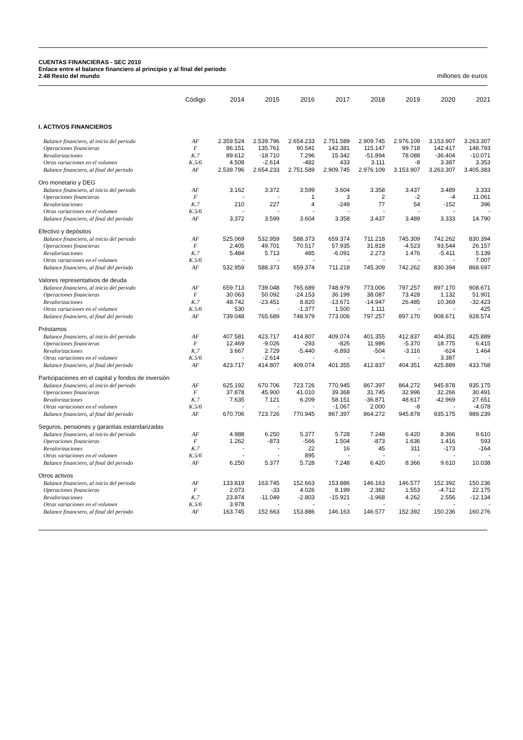CUENTAS FINANCIERAS - SEC 2010
Enlace entre el balance financiero al principio y al final del período
2.48 Resto del mundo millones de euros
| | Código | 2014 | 2015 | 2016 | 2017 | 2018 | 2019 | 2020 | 2021 |
| --- | --- | --- | --- | --- | --- | --- | --- | --- | --- |
| I. ACTIVOS FINANCIEROS | | | | | | | | | |
| Balance financiero, al inicio del periodo | AF | 2.359.524 | 2.539.796 | 2.654.233 | 2.751.589 | 2.909.745 | 2.976.109 | 3.153.907 | 3.263.307 |
| Operaciones financieras | F | 86.151 | 135.761 | 90.541 | 142.381 | 115.147 | 99.718 | 142.417 | 148.793 |
| Revalorizaciones | K.7 | 89.612 | -18.710 | 7.296 | 15.342 | -51.894 | 78.088 | -36.404 | -10.071 |
| Otras variaciones en el volumen | K.5/6 | 4.508 | -2.614 | -482 | 433 | 3.111 | -8 | 3.387 | 3.353 |
| Balance financiero, al final del periodo | AF | 2.539.796 | 2.654.233 | 2.751.589 | 2.909.745 | 2.976.109 | 3.153.907 | 3.263.307 | 3.405.383 |
| Oro monetario y DEG | | | | | | | | | |
| Balance financiero, al inicio del periodo | AF | 3.162 | 3.372 | 3.599 | 3.604 | 3.358 | 3.437 | 3.489 | 3.333 |
| Operaciones financieras | F | - | - | 1 | 3 | 2 | -2 | -4 | 11.061 |
| Revalorizaciones | K.7 | 210 | 227 | 4 | -249 | 77 | 54 | -152 | 396 |
| Otras variaciones en el volumen | K.5/6 | - | - | - | - | - | - | - | - |
| Balance financiero, al final del periodo | AF | 3.372 | 3.599 | 3.604 | 3.358 | 3.437 | 3.489 | 3.333 | 14.790 |
| Efectivo y depósitos | | | | | | | | | |
| Balance financiero, al inicio del periodo | AF | 525.069 | 532.959 | 588.373 | 659.374 | 711.218 | 745.309 | 742.262 | 830.394 |
| Operaciones financieras | F | 2.405 | 49.701 | 70.517 | 57.935 | 31.818 | -4.523 | 93.544 | 26.157 |
| Revalorizaciones | K.7 | 5.484 | 5.713 | 485 | -6.091 | 2.273 | 1.476 | -5.411 | 5.139 |
| Otras variaciones en el volumen | K.5/6 | - | - | - | - | - | - | - | 7.007 |
| Balance financiero, al final del periodo | AF | 532.959 | 588.373 | 659.374 | 711.218 | 745.309 | 742.262 | 830.394 | 868.697 |
| Valores representativos de deuda | | | | | | | | | |
| Balance financiero, al inicio del periodo | AF | 659.713 | 739.048 | 765.689 | 748.979 | 773.006 | 797.257 | 897.170 | 908.671 |
| Operaciones financieras | F | 30.063 | 50.092 | -24.153 | 36.199 | 38.087 | 73.428 | 1.132 | 51.901 |
| Revalorizaciones | K.7 | 48.742 | -23.451 | 8.820 | -13.671 | -14.947 | 26.485 | 10.369 | -32.423 |
| Otras variaciones en el volumen | K.5/6 | 530 | - | -1.377 | 1.500 | 1.111 | - | - | 425 |
| Balance financiero, al final del periodo | AF | 739.048 | 765.689 | 748.979 | 773.006 | 797.257 | 897.170 | 908.671 | 928.574 |
| Préstamos | | | | | | | | | |
| Balance financiero, al inicio del periodo | AF | 407.581 | 423.717 | 414.807 | 409.074 | 401.355 | 412.837 | 404.351 | 425.889 |
| Operaciones financieras | F | 12.469 | -9.026 | -293 | -826 | 11.986 | -5.370 | 18.775 | 6.415 |
| Revalorizaciones | K.7 | 3.667 | 2.729 | -5.440 | -6.893 | -504 | -3.116 | -624 | 1.464 |
| Otras variaciones en el volumen | K.5/6 | - | -2.614 | - | - | - | - | 3.387 | - |
| Balance financiero, al final del periodo | AF | 423.717 | 414.807 | 409.074 | 401.355 | 412.837 | 404.351 | 425.889 | 433.768 |
| Participaciones en el capital y fondos de inversión | | | | | | | | | |
| Balance financiero, al inicio del periodo | AF | 625.192 | 670.706 | 723.726 | 770.945 | 867.397 | 864.272 | 945.878 | 935.175 |
| Operaciones financieras | F | 37.878 | 45.900 | 41.010 | 39.368 | 31.745 | 32.996 | 32.266 | 30.491 |
| Revalorizaciones | K.7 | 7.635 | 7.121 | 6.209 | 58.151 | -36.871 | 48.617 | -42.969 | 27.651 |
| Otras variaciones en el volumen | K.5/6 | - | - | - | -1.067 | 2.000 | -8 | - | -4.078 |
| Balance financiero, al final del periodo | AF | 670.706 | 723.726 | 770.945 | 867.397 | 864.272 | 945.878 | 935.175 | 989.239 |
| Seguros, pensiones y garantías estandarizadas | | | | | | | | | |
| Balance financiero, al inicio del periodo | AF | 4.988 | 6.250 | 5.377 | 5.728 | 7.248 | 6.420 | 8.366 | 9.610 |
| Operaciones financieras | F | 1.262 | -873 | -566 | 1.504 | -873 | 1.636 | 1.416 | 593 |
| Revalorizaciones | K.7 | - | - | 22 | 16 | 45 | 311 | -173 | -164 |
| Otras variaciones en el volumen | K.5/6 | - | - | 895 | - | - | - | - | - |
| Balance financiero, al final del periodo | AF | 6.250 | 5.377 | 5.728 | 7.248 | 6.420 | 8.366 | 9.610 | 10.038 |
| Otros activos | | | | | | | | | |
| Balance financiero, al inicio del periodo | AF | 133.819 | 163.745 | 152.663 | 153.886 | 146.163 | 146.577 | 152.392 | 150.236 |
| Operaciones financieras | F | 2.073 | -33 | 4.026 | 8.199 | 2.382 | 1.553 | -4.712 | 22.175 |
| Revalorizaciones | K.7 | 23.874 | -11.049 | -2.803 | -15.921 | -1.968 | 4.262 | 2.556 | -12.134 |
| Otras variaciones en el volumen | K.5/6 | 3.978 | - | - | - | - | - | - | - |
| Balance financiero, al final del periodo | AF | 163.745 | 152.663 | 153.886 | 146.163 | 146.577 | 152.392 | 150.236 | 160.276 |